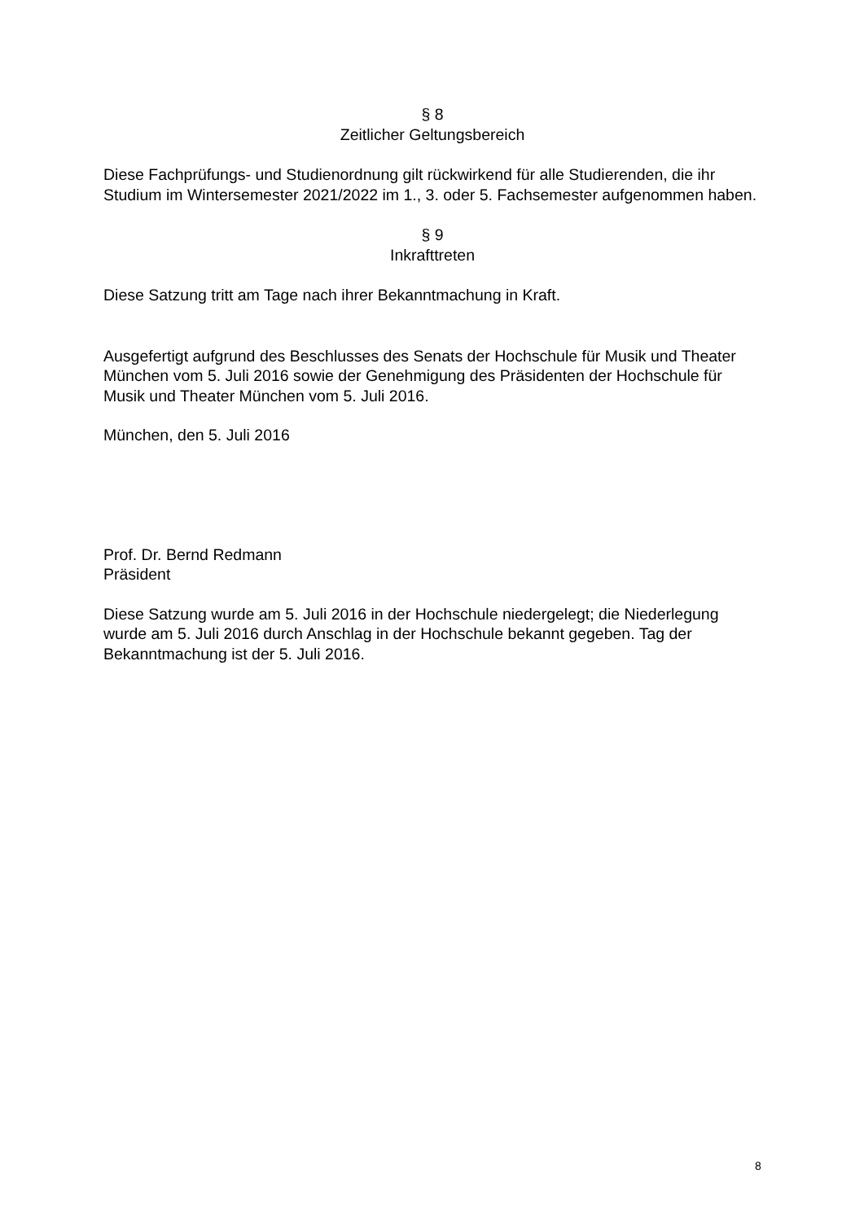§ 8
Zeitlicher Geltungsbereich
Diese Fachprüfungs- und Studienordnung gilt rückwirkend für alle Studierenden, die ihr Studium im Wintersemester 2021/2022 im 1., 3. oder 5. Fachsemester aufgenommen haben.
§ 9
Inkrafttreten
Diese Satzung tritt am Tage nach ihrer Bekanntmachung in Kraft.
Ausgefertigt aufgrund des Beschlusses des Senats der Hochschule für Musik und Theater München vom 5. Juli 2016 sowie der Genehmigung des Präsidenten der Hochschule für Musik und Theater München vom 5. Juli 2016.
München, den 5. Juli 2016
Prof. Dr. Bernd Redmann
Präsident
Diese Satzung wurde am 5. Juli 2016 in der Hochschule niedergelegt; die Niederlegung wurde am 5. Juli 2016 durch Anschlag in der Hochschule bekannt gegeben. Tag der Bekanntmachung ist der 5. Juli 2016.
8